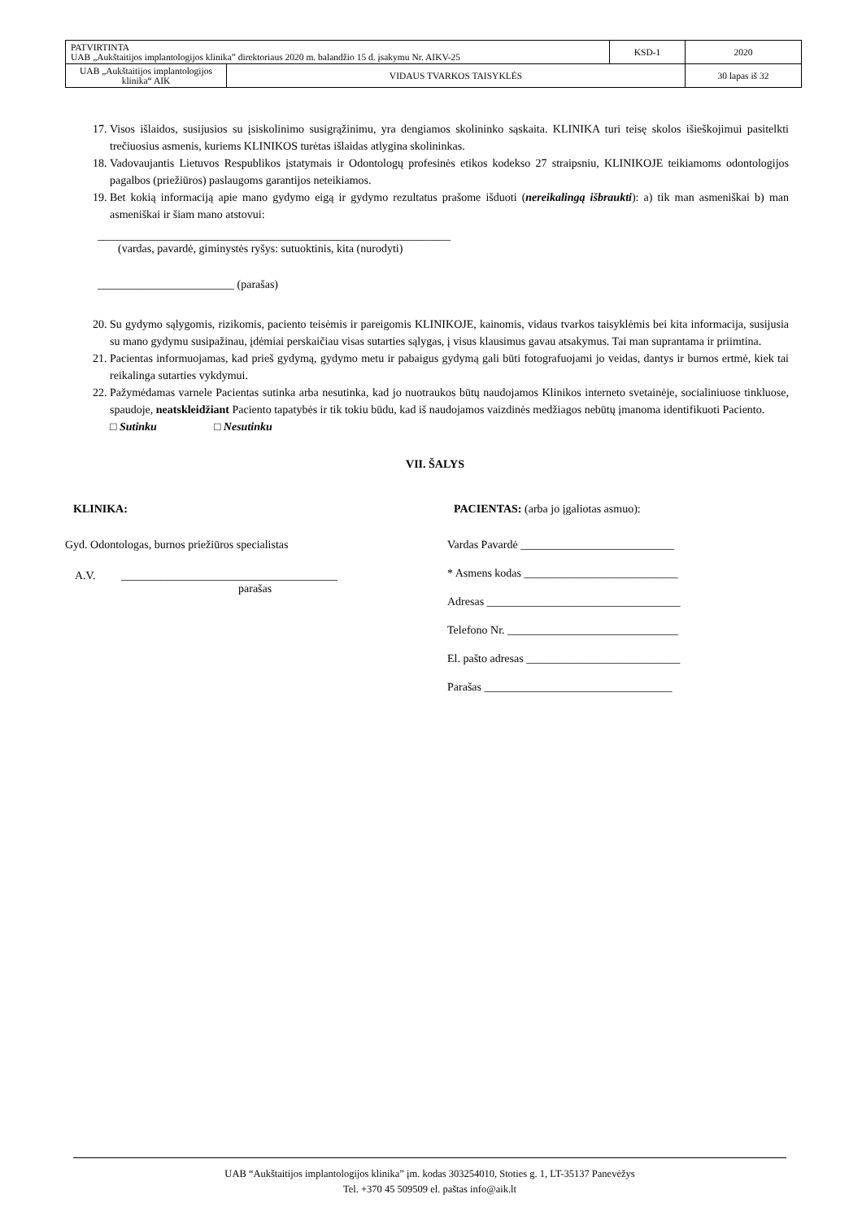| PATVIRTINTA UAB „Aukštaitijos implantologijos klinika” direktoriaus 2020 m. balandžio 15 d. įsakymu Nr. AIKV-25 | | KSD-1 | 2020 |
| UAB „Aukštaitijos implantologijos klinika“ AIK | VIDAUS TVARKOS TAISYKLĖS | | 30 lapas iš 32 |
17. Visos išlaidos, susijusios su įsiskolinimo susigrąžinimu, yra dengiamos skolininko sąskaita. KLINIKA turi teisę skolos išieškojimui pasitelkti trečiuosius asmenis, kuriems KLINIKOS turėtas išlaidas atlygina skolininkas.
18. Vadovaujantis Lietuvos Respublikos įstatymais ir Odontologų profesinės etikos kodekso 27 straipsniu, KLINIKOJE teikiamoms odontologijos pagalbos (priežiūros) paslaugoms garantijos neteikiamos.
19. Bet kokią informaciją apie mano gydymo eigą ir gydymo rezultatus prašome išduoti (nereikalingą išbraukti): a) tik man asmeniškai b) man asmeniškai ir šiam mano atstovui:
______________________________________________________________
(vardas, pavardė, giminystės ryšys: sutuoktinis, kita (nurodyti)
________________________ (parašas)
20. Su gydymo sąlygomis, rizikomis, paciento teisėmis ir pareigomis KLINIKOJE, kainomis, vidaus tvarkos taisyklėmis bei kita informacija, susijusia su mano gydymu susipažinau, įdėmiai perskaičiau visas sutarties sąlygas, į visus klausimus gavau atsakymus. Tai man suprantama ir priimtina.
21. Pacientas informuojamas, kad prieš gydymą, gydymo metu ir pabaigus gydymą gali būti fotografuojami jo veidas, dantys ir burnos ertmė, kiek tai reikalinga sutarties vykdymui.
22. Pažymėdamas varnele Pacientas sutinka arba nesutinka, kad jo nuotraukos būtų naudojamos Klinikos interneto svetainėje, socialiniuose tinkluose, spaudoje, neatskleidžiant Paciento tapatybės ir tik tokiu būdu, kad iš naudojamos vaizdinės medžiagos nebūtų įmanoma identifikuoti Paciento.
□ Sutinku □ Nesutinku
VII. ŠALYS
KLINIKA:
Gyd. Odontologas, burnos priežiūros specialistas
A.V. ______________________________________
parašas
PACIENTAS: (arba jo įgaliotas asmuo):
Vardas Pavardė ___________________________
* Asmens kodas ___________________________
Adresas __________________________________
Telefono Nr. ______________________________
El. pašto adresas ___________________________
Parašas _________________________________
UAB “Aukštaitijos implantologijos klinika” įm. kodas 303254010, Stoties g. 1, LT-35137 Panevėžys
Tel. +370 45 509509 el. paštas info@aik.lt